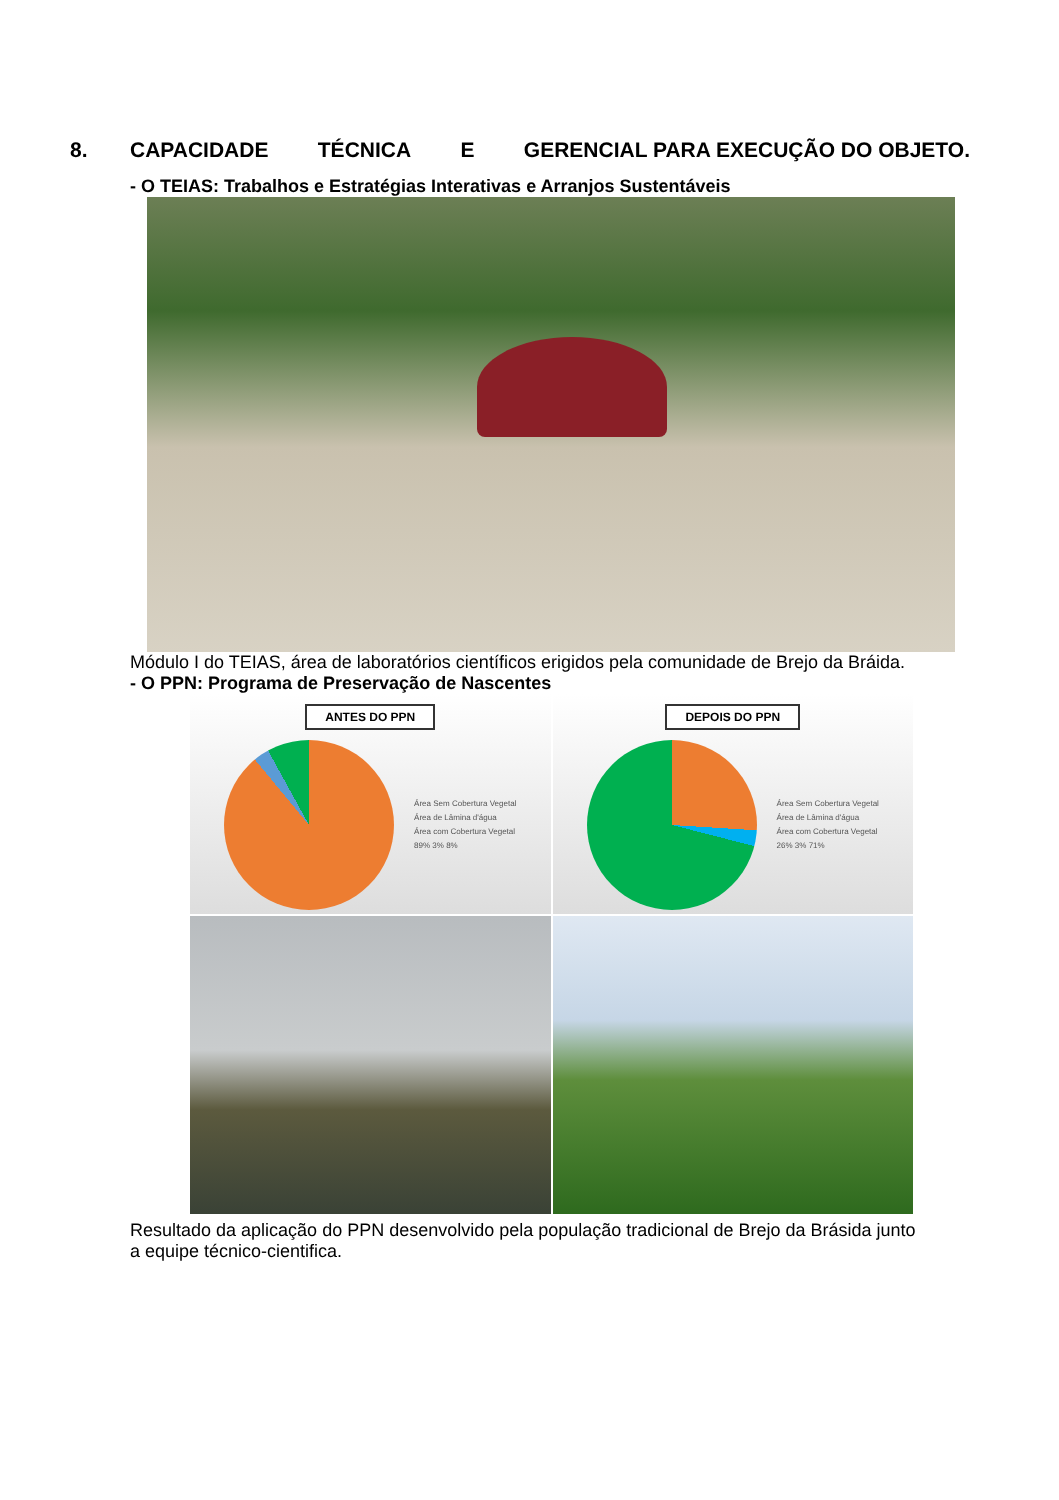8. CAPACIDADE TÉCNICA E GERENCIAL PARA EXECUÇÃO DO OBJETO.
- O TEIAS: Trabalhos e Estratégias Interativas e Arranjos Sustentáveis
Módulo I do TEIAS, área de laboratórios científicos erigidos pela comunidade de Brejo da Bráida.
- O PPN: Programa de Preservação de Nascentes
ANTES DO PPN
Área Sem Cobertura Vegetal
Área de Lâmina d'água
Área com Cobertura Vegetal
89% 3% 8%
DEPOIS DO PPN
Área Sem Cobertura Vegetal
Área de Lâmina d'água
Área com Cobertura Vegetal
26% 3% 71%
Resultado da aplicação do PPN desenvolvido pela população tradicional de Brejo da Brásida junto a equipe técnico-cientifica.